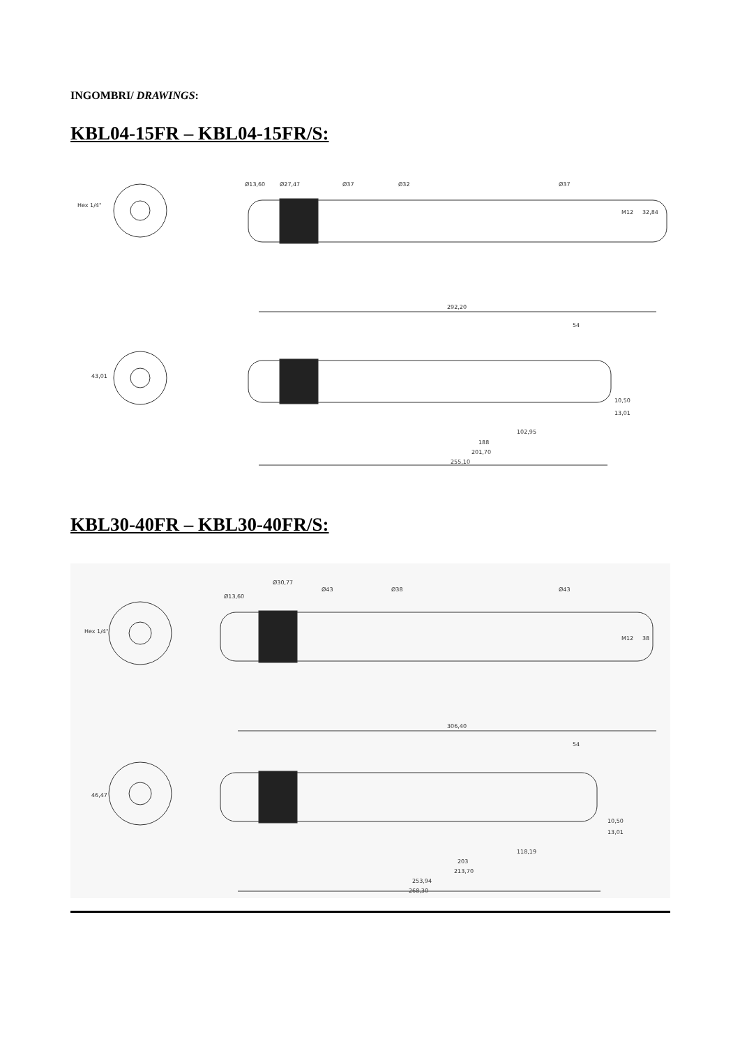INGOMBRI/ DRAWINGS:
KBL04-15FR – KBL04-15FR/S:
Hex 1/4"
Ø13,60
Ø27,47
Ø37
Ø32
Ø37
M12
32,84
43,01
292,20
54
10,50
13,01
102,95
188
201,70
255,10
KBL30-40FR – KBL30-40FR/S:
Hex 1/4"
Ø13,60
Ø30,77
Ø43
Ø38
Ø43
M12
38
46,47
306,40
54
10,50
13,01
118,19
203
213,70
253,94
268,30